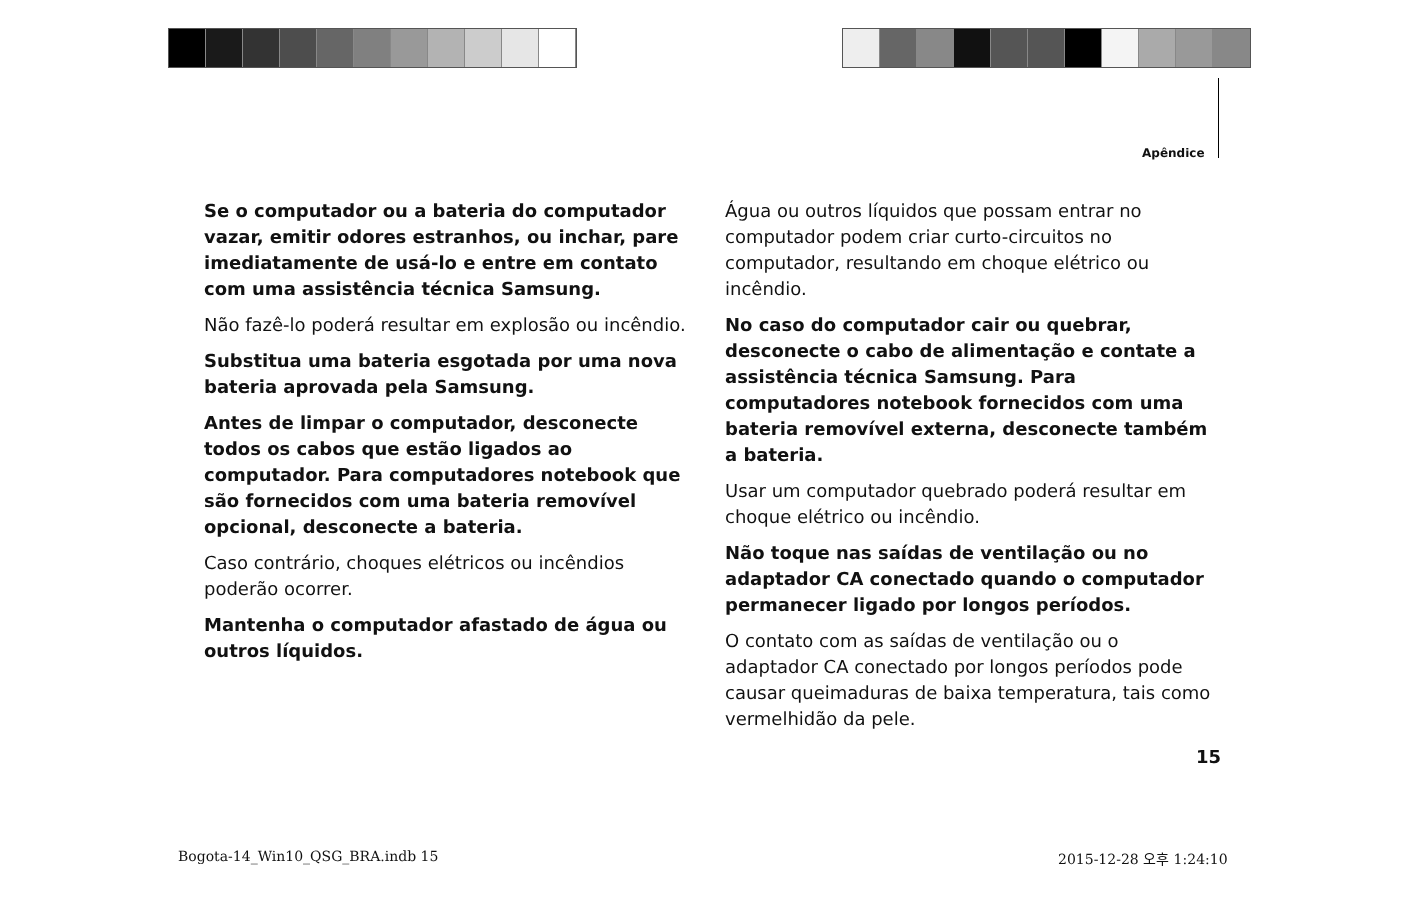Apêndice
Se o computador ou a bateria do computador vazar, emitir odores estranhos, ou inchar, pare imediatamente de usá-lo e entre em contato com uma assistência técnica Samsung.
Não fazê-lo poderá resultar em explosão ou incêndio.
Substitua uma bateria esgotada por uma nova bateria aprovada pela Samsung.
Antes de limpar o computador, desconecte todos os cabos que estão ligados ao computador. Para computadores notebook que são fornecidos com uma bateria removível opcional, desconecte a bateria.
Caso contrário, choques elétricos ou incêndios poderão ocorrer.
Mantenha o computador afastado de água ou outros líquidos.
Água ou outros líquidos que possam entrar no computador podem criar curto-circuitos no computador, resultando em choque elétrico ou incêndio.
No caso do computador cair ou quebrar, desconecte o cabo de alimentação e contate a assistência técnica Samsung. Para computadores notebook fornecidos com uma bateria removível externa, desconecte também a bateria.
Usar um computador quebrado poderá resultar em choque elétrico ou incêndio.
Não toque nas saídas de ventilação ou no adaptador CA conectado quando o computador permanecer ligado por longos períodos.
O contato com as saídas de ventilação ou o adaptador CA conectado por longos períodos pode causar queimaduras de baixa temperatura, tais como vermelhidão da pele.
15
Bogota-14_Win10_QSG_BRA.indb 15
2015-12-28 오후 1:24:10